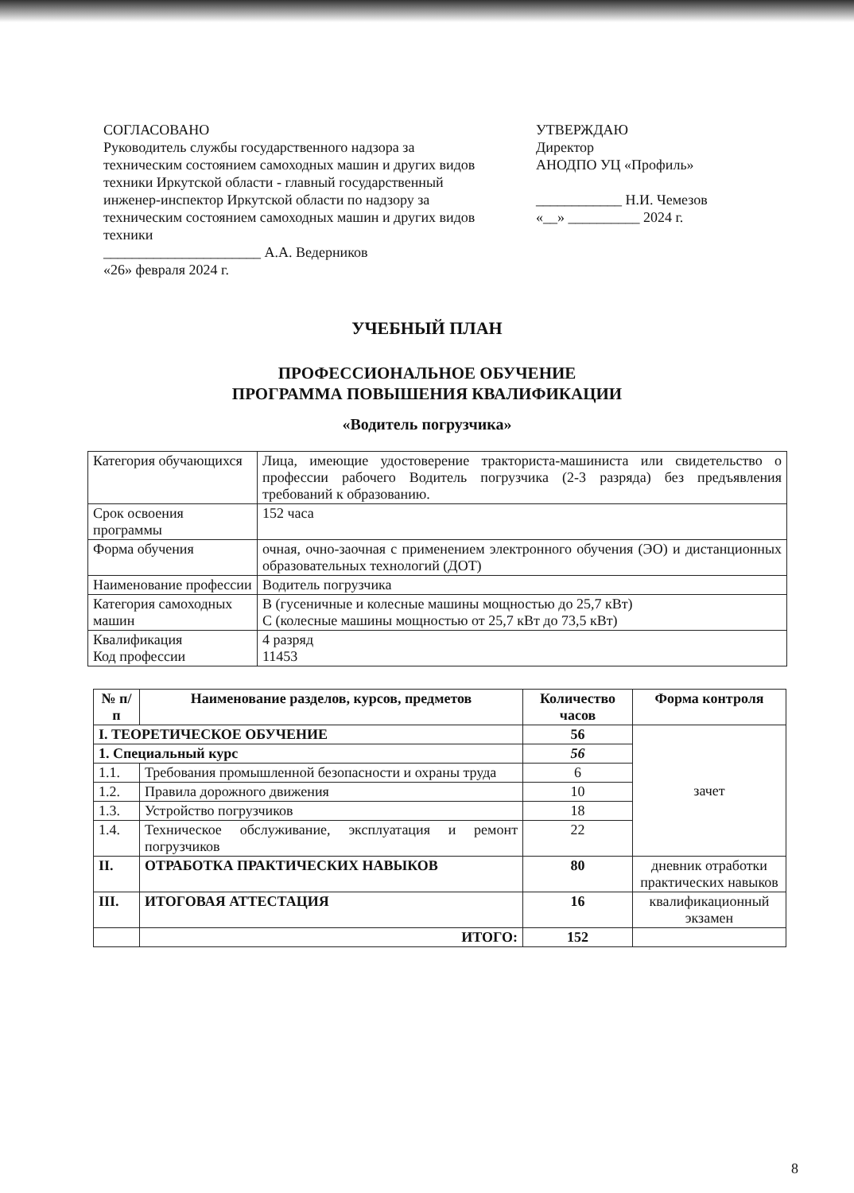СОГЛАСОВАНО
Руководитель службы государственного надзора за техническим состоянием самоходных машин и других видов техники Иркутской области - главный государственный инженер-инспектор Иркутской области по надзору за техническим состоянием самоходных машин и других видов техники
______________________ А.А. Ведерников
«26» февраля 2024 г.
УТВЕРЖДАЮ
Директор
АНОДПО УЦ «Профиль»
____________ Н.И. Чемезов
«__» __________ 2024 г.
УЧЕБНЫЙ ПЛАН
ПРОФЕССИОНАЛЬНОЕ ОБУЧЕНИЕ
ПРОГРАММА ПОВЫШЕНИЯ КВАЛИФИКАЦИИ
«Водитель погрузчика»
| Категория обучающихся | Лица, имеющие удостоверение тракториста-машиниста или свидетельство о профессии рабочего Водитель погрузчика (2-3 разряда) без предъявления требований к образованию. |
| Срок освоения программы | 152 часа |
| Форма обучения | очная, очно-заочная с применением электронного обучения (ЭО) и дистанционных образовательных технологий (ДОТ) |
| Наименование профессии | Водитель погрузчика |
| Категория самоходных машин | В (гусеничные и колесные машины мощностью до 25,7 кВт) С (колесные машины мощностью от 25,7 кВт до 73,5 кВт) |
| Квалификация Код профессии | 4 разряд 11453 |
| № п/п | Наименование разделов, курсов, предметов | Количество часов | Форма контроля |
| --- | --- | --- | --- |
| I. ТЕОРЕТИЧЕСКОЕ ОБУЧЕНИЕ | | 56 | зачет |
| 1. Специальный курс | | 56 | |
| 1.1. | Требования промышленной безопасности и охраны труда | 6 | |
| 1.2. | Правила дорожного движения | 10 | |
| 1.3. | Устройство погрузчиков | 18 | |
| 1.4. | Техническое обслуживание, эксплуатация и ремонт погрузчиков | 22 | |
| II. | ОТРАБОТКА ПРАКТИЧЕСКИХ НАВЫКОВ | 80 | дневник отработки практических навыков |
| III. | ИТОГОВАЯ АТТЕСТАЦИЯ | 16 | квалификационный экзамен |
| | ИТОГО: | 152 | |
8